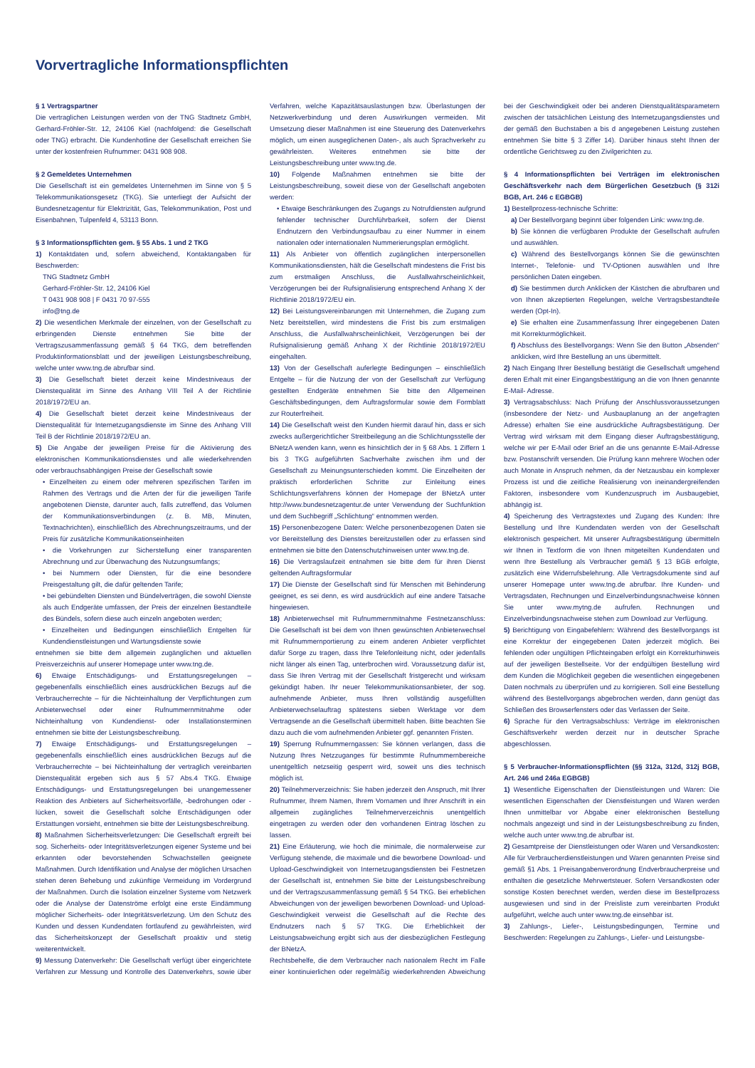Vorvertragliche Informationspflichten
§ 1 Vertragspartner
Die vertraglichen Leistungen werden von der TNG Stadtnetz GmbH, Gerhard-Fröhler-Str. 12, 24106 Kiel (nachfolgend: die Gesellschaft oder TNG) erbracht. Die Kundenhotline der Gesellschaft erreichen Sie unter der kostenfreien Rufnummer: 0431 908 908.
§ 2 Gemeldetes Unternehmen
Die Gesellschaft ist ein gemeldetes Unternehmen im Sinne von § 5 Telekommunikationsgesetz (TKG). Sie unterliegt der Aufsicht der Bundesnetzagentur für Elektrizität, Gas, Telekommunikation, Post und Eisenbahnen, Tulpenfeld 4, 53113 Bonn.
§ 3 Informationspflichten gem. § 55 Abs. 1 und 2 TKG
1) Kontaktdaten und, sofern abweichend, Kontaktangaben für Beschwerden:
TNG Stadtnetz GmbH
Gerhard-Fröhler-Str. 12, 24106 Kiel
T 0431 908 908 | F 0431 70 97-555
info@tng.de
2) Die wesentlichen Merkmale der einzelnen, von der Gesellschaft zu erbringenden Dienste entnehmen Sie bitte der Vertragszusammenfassung gemäß § 64 TKG, dem betreffenden Produktinformationsblatt und der jeweiligen Leistungsbeschreibung, welche unter www.tng.de abrufbar sind.
3) Die Gesellschaft bietet derzeit keine Mindestniveaus der Dienstequalität im Sinne des Anhang VIII Teil A der Richtlinie 2018/1972/EU an.
4) Die Gesellschaft bietet derzeit keine Mindestniveaus der Dienstequalität für Internetzugangsdienste im Sinne des Anhang VIII Teil B der Richtlinie 2018/1972/EU an.
5) Die Angabe der jeweiligen Preise für die Aktivierung des elektronischen Kommunikationsdienstes und alle wiederkehrenden oder verbrauchsabhängigen Preise der Gesellschaft sowie
• Einzelheiten zu einem oder mehreren spezifischen Tarifen im Rahmen des Vertrags und die Arten der für die jeweiligen Tarife angebotenen Dienste, darunter auch, falls zutreffend, das Volumen der Kommunikationsverbindungen (z. B. MB, Minuten, Textnachrichten), einschließlich des Abrechnungszeitraums, und der Preis für zusätzliche Kommunikationseinheiten
• die Vorkehrungen zur Sicherstellung einer transparenten Abrechnung und zur Überwachung des Nutzungsumfangs;
• bei Nummern oder Diensten, für die eine besondere Preisgestaltung gilt, die dafür geltenden Tarife;
• bei gebündelten Diensten und Bündelverträgen, die sowohl Dienste als auch Endgeräte umfassen, der Preis der einzelnen Bestandteile des Bündels, sofern diese auch einzeln angeboten werden;
• Einzelheiten und Bedingungen einschließlich Entgelten für Kundendienstleistungen und Wartungsdienste sowie
entnehmen sie bitte dem allgemein zugänglichen und aktuellen Preisverzeichnis auf unserer Homepage unter www.tng.de.
6) Etwaige Entschädigungs- und Erstattungsregelungen – gegebenenfalls einschließlich eines ausdrücklichen Bezugs auf die Verbraucherrechte – für die Nichteinhaltung der Verpflichtungen zum Anbieterwechsel oder einer Rufnummernmitnahme oder Nichteinhaltung von Kundendienst- oder Installationsterminen entnehmen sie bitte der Leistungsbeschreibung.
7) Etwaige Entschädigungs- und Erstattungsregelungen – gegebenenfalls einschließlich eines ausdrücklichen Bezugs auf die Verbraucherrechte – bei Nichteinhaltung der vertraglich vereinbarten Dienstequalität ergeben sich aus § 57 Abs.4 TKG. Etwaige Entschädigungs- und Erstattungsregelungen bei unangemessener Reaktion des Anbieters auf Sicherheitsvorfälle, -bedrohungen oder -lücken, soweit die Gesellschaft solche Entschädigungen oder Erstattungen vorsieht, entnehmen sie bitte der Leistungsbeschreibung.
8) Maßnahmen Sicherheitsverletzungen: Die Gesellschaft ergreift bei sog. Sicherheits- oder Integritätsverletzungen eigener Systeme und bei erkannten oder bevorstehenden Schwachstellen geeignete Maßnahmen. Durch Identifikation und Analyse der möglichen Ursachen stehen deren Behebung und zukünftige Vermeidung im Vordergrund der Maßnahmen. Durch die Isolation einzelner Systeme vom Netzwerk oder die Analyse der Datenströme erfolgt eine erste Eindämmung möglicher Sicherheits- oder Integritätsverletzung. Um den Schutz des Kunden und dessen Kundendaten fortlaufend zu gewährleisten, wird das Sicherheitskonzept der Gesellschaft proaktiv und stetig weiterentwickelt.
9) Messung Datenverkehr: Die Gesellschaft verfügt über eingerichtete Verfahren zur Messung und Kontrolle des Datenverkehrs, sowie über Verfahren, welche Kapazitätsauslastungen bzw. Überlastungen der Netzwerkverbindung und deren Auswirkungen vermeiden. Mit Umsetzung dieser Maßnahmen ist eine Steuerung des Datenverkehrs möglich, um einen ausgeglichenen Daten-, als auch Sprachverkehr zu gewährleisten. Weiteres entnehmen sie bitte der Leistungsbeschreibung unter www.tng.de.
10) Folgende Maßnahmen entnehmen sie bitte der Leistungsbeschreibung, soweit diese von der Gesellschaft angeboten werden:
• Etwaige Beschränkungen des Zugangs zu Notrufdiensten aufgrund fehlender technischer Durchführbarkeit, sofern der Dienst Endnutzern den Verbindungsaufbau zu einer Nummer in einem nationalen oder internationalen Nummerierungsplan ermöglicht.
11) Als Anbieter von öffentlich zugänglichen interpersonellen Kommunikationsdiensten, hält die Gesellschaft mindestens die Frist bis zum erstmaligen Anschluss, die Ausfallwahrscheinlichkeit, Verzögerungen bei der Rufsignalisierung entsprechend Anhang X der Richtlinie 2018/1972/EU ein.
12) Bei Leistungsvereinbarungen mit Unternehmen, die Zugang zum Netz bereitstellen, wird mindestens die Frist bis zum erstmaligen Anschluss, die Ausfallwahrscheinlichkeit, Verzögerungen bei der Rufsignalisierung gemäß Anhang X der Richtlinie 2018/1972/EU eingehalten.
13) Von der Gesellschaft auferlegte Bedingungen – einschließlich Entgelte – für die Nutzung der von der Gesellschaft zur Verfügung gestellten Endgeräte entnehmen Sie bitte den Allgemeinen Geschäftsbedingungen, dem Auftragsformular sowie dem Formblatt zur Routerfreiheit.
14) Die Gesellschaft weist den Kunden hiermit darauf hin, dass er sich zwecks außergerichtlicher Streitbeilegung an die Schlichtungsstelle der BNetzA wenden kann, wenn es hinsichtlich der in § 68 Abs. 1 Ziffern 1 bis 3 TKG aufgeführten Sachverhalte zwischen ihm und der Gesellschaft zu Meinungsunterschieden kommt. Die Einzelheiten der praktisch erforderlichen Schritte zur Einleitung eines Schlichtungsverfahrens können der Homepage der BNetzA unter http://www.bundesnetzagentur.de unter Verwendung der Suchfunktion und dem Suchbegriff „Schlichtung“ entnommen werden.
15) Personenbezogene Daten: Welche personenbezogenen Daten sie vor Bereitstellung des Dienstes bereitzustellen oder zu erfassen sind entnehmen sie bitte den Datenschutzhinweisen unter www.tng.de.
16) Die Vertragslaufzeit entnahmen sie bitte dem für ihren Dienst geltenden Auftragsformular
17) Die Dienste der Gesellschaft sind für Menschen mit Behinderung geeignet, es sei denn, es wird ausdrücklich auf eine andere Tatsache hingewiesen.
18) Anbieterwechsel mit Rufnummernmitnahme Festnetzanschluss: Die Gesellschaft ist bei dem von Ihnen gewünschten Anbieterwechsel mit Rufnummernportierung zu einem anderen Anbieter verpflichtet dafür Sorge zu tragen, dass Ihre Telefonleitung nicht, oder jedenfalls nicht länger als einen Tag, unterbrochen wird. Voraussetzung dafür ist, dass Sie Ihren Vertrag mit der Gesellschaft fristgerecht und wirksam gekündigt haben. Ihr neuer Telekommunikationsanbieter, der sog. aufnehmende Anbieter, muss Ihren vollständig ausgefüllten Anbieterwechselauftrag spätestens sieben Werktage vor dem Vertragsende an die Gesellschaft übermittelt haben. Bitte beachten Sie dazu auch die vom aufnehmenden Anbieter ggf. genannten Fristen.
19) Sperrung Rufnummerngassen: Sie können verlangen, dass die Nutzung Ihres Netzzuganges für bestimmte Rufnummernbereiche unentgeltlich netzseitig gesperrt wird, soweit uns dies technisch möglich ist.
20) Teilnehmerverzeichnis: Sie haben jederzeit den Anspruch, mit Ihrer Rufnummer, Ihrem Namen, Ihrem Vornamen und Ihrer Anschrift in ein allgemein zugängliches Teilnehmerverzeichnis unentgeltlich eingetragen zu werden oder den vorhandenen Eintrag löschen zu lassen.
21) Eine Erläuterung, wie hoch die minimale, die normalerweise zur Verfügung stehende, die maximale und die beworbene Download- und Upload-Geschwindigkeit von Internetzugangsdiensten bei Festnetzen der Gesellschaft ist, entnehmen Sie bitte der Leistungsbeschreibung und der Vertragszusammenfassung gemäß § 54 TKG. Bei erheblichen Abweichungen von der jeweiligen beworbenen Download- und Upload-Geschwindigkeit verweist die Gesellschaft auf die Rechte des Endnutzers nach § 57 TKG. Die Erheblichkeit der Leistungsabweichung ergibt sich aus der diesbezüglichen Festlegung der BNetzA.
Rechtsbehelfe, die dem Verbraucher nach nationalem Recht im Falle einer kontinuierlichen oder regelmäßig wiederkehrenden Abweichung bei der Geschwindigkeit oder bei anderen Dienstqualitätsparametern zwischen der tatsächlichen Leistung des Internetzugangsdienstes und der gemäß den Buchstaben a bis d angegebenen Leistung zustehen entnehmen Sie bitte § 3 Ziffer 14). Darüber hinaus steht Ihnen der ordentliche Gerichtsweg zu den Zivilgerichten zu.
§ 4 Informationspflichten bei Verträgen im elektronischen Geschäftsverkehr nach dem Bürgerlichen Gesetzbuch (§ 312i BGB, Art. 246 c EGBGB)
1) Bestellprozess-technische Schritte:
a) Der Bestellvorgang beginnt über folgenden Link: www.tng.de.
b) Sie können die verfügbaren Produkte der Gesellschaft aufrufen und auswählen.
c) Während des Bestellvorgangs können Sie die gewünschten Internet-, Telefonie- und TV-Optionen auswählen und Ihre persönlichen Daten eingeben.
d) Sie bestimmen durch Anklicken der Kästchen die abrufbaren und von Ihnen akzeptierten Regelungen, welche Vertragsbestandteile werden (Opt-In).
e) Sie erhalten eine Zusammenfassung Ihrer eingegebenen Daten mit Korrekturmöglichkeit.
f) Abschluss des Bestellvorgangs: Wenn Sie den Button „Absenden“ anklicken, wird Ihre Bestellung an uns übermittelt.
2) Nach Eingang Ihrer Bestellung bestätigt die Gesellschaft umgehend deren Erhalt mit einer Eingangsbestätigung an die von Ihnen genannte E-Mail- Adresse.
3) Vertragsabschluss: Nach Prüfung der Anschlussvoraussetzungen (insbesondere der Netz- und Ausbauplanung an der angefragten Adresse) erhalten Sie eine ausdrückliche Auftragsbestätigung. Der Vertrag wird wirksam mit dem Eingang dieser Auftragsbestätigung, welche wir per E-Mail oder Brief an die uns genannte E-Mail-Adresse bzw. Postanschrift versenden. Die Prüfung kann mehrere Wochen oder auch Monate in Anspruch nehmen, da der Netzausbau ein komplexer Prozess ist und die zeitliche Realisierung von ineinandergreifenden Faktoren, insbesondere vom Kundenzuspruch im Ausbaugebiet, abhängig ist.
4) Speicherung des Vertragstextes und Zugang des Kunden: Ihre Bestellung und Ihre Kundendaten werden von der Gesellschaft elektronisch gespeichert. Mit unserer Auftragsbestätigung übermitteln wir Ihnen in Textform die von Ihnen mitgeteilten Kundendaten und wenn Ihre Bestellung als Verbraucher gemäß § 13 BGB erfolgte, zusätzlich eine Widerrufsbelehrung. Alle Vertragsdokumente sind auf unserer Homepage unter www.tng.de abrufbar. Ihre Kunden- und Vertragsdaten, Rechnungen und Einzelverbindungsnachweise können Sie unter www.mytng.de aufrufen. Rechnungen und Einzelverbindungsnachweise stehen zum Download zur Verfügung.
5) Berichtigung von Eingabefehlern: Während des Bestellvorgangs ist eine Korrektur der eingegebenen Daten jederzeit möglich. Bei fehlenden oder ungültigen Pflichteingaben erfolgt ein Korrekturhinweis auf der jeweiligen Bestellseite. Vor der endgültigen Bestellung wird dem Kunden die Möglichkeit gegeben die wesentlichen eingegebenen Daten nochmals zu überprüfen und zu korrigieren. Soll eine Bestellung während des Bestellvorgangs abgebrochen werden, dann genügt das Schließen des Browserfensters oder das Verlassen der Seite.
6) Sprache für den Vertragsabschluss: Verträge im elektronischen Geschäftsverkehr werden derzeit nur in deutscher Sprache abgeschlossen.
§ 5 Verbraucher-Informationspflichten (§§ 312a, 312d, 312j BGB, Art. 246 und 246a EGBGB)
1) Wesentliche Eigenschaften der Dienstleistungen und Waren: Die wesentlichen Eigenschaften der Dienstleistungen und Waren werden Ihnen unmittelbar vor Abgabe einer elektronischen Bestellung nochmals angezeigt und sind in der Leistungsbeschreibung zu finden, welche auch unter www.tng.de abrufbar ist.
2) Gesamtpreise der Dienstleistungen oder Waren und Versandkosten: Alle für Verbraucherdienstleistungen und Waren genannten Preise sind gemäß §1 Abs. 1 Preisangabenverordnung Endverbraucherpreise und enthalten die gesetzliche Mehrwertsteuer. Sofern Versandkosten oder sonstige Kosten berechnet werden, werden diese im Bestellprozess ausgewiesen und sind in der Preisliste zum vereinbarten Produkt aufgeführt, welche auch unter www.tng.de einsehbar ist.
3) Zahlungs-, Liefer-, Leistungsbedingungen, Termine und Beschwerden: Regelungen zu Zahlungs-, Liefer- und Leistungsbe-